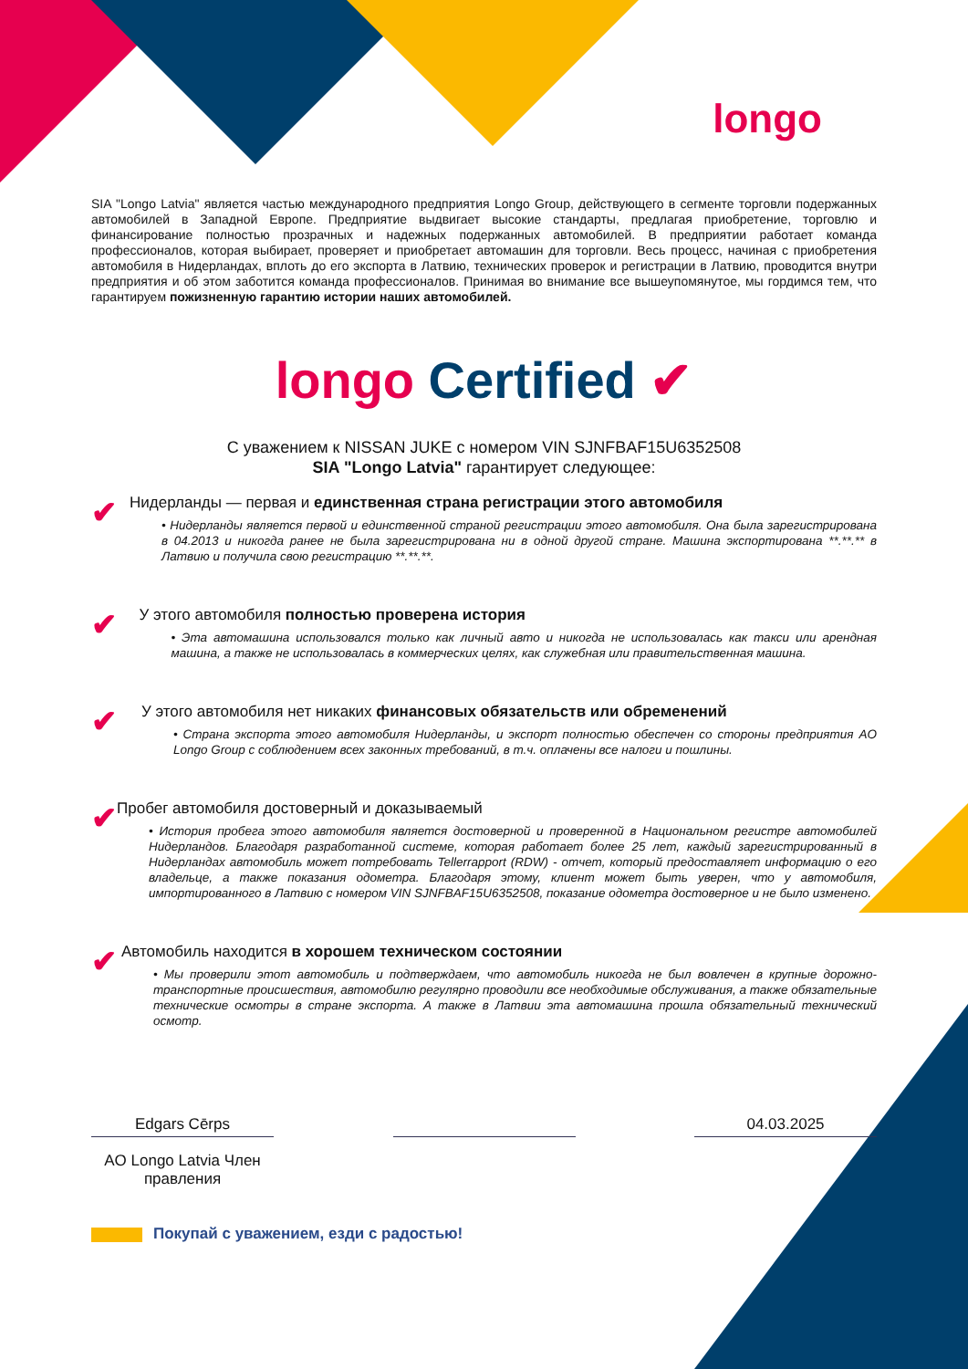longo
SIA "Longo Latvia" является частью международного предприятия Longo Group, действующего в сегменте торговли подержанных автомобилей в Западной Европе. Предприятие выдвигает высокие стандарты, предлагая приобретение, торговлю и финансирование полностью прозрачных и надежных подержанных автомобилей. В предприятии работает команда профессионалов, которая выбирает, проверяет и приобретает автомашин для торговли. Весь процесс, начиная с приобретения автомобиля в Нидерландах, вплоть до его экспорта в Латвию, технических проверок и регистрации в Латвию, проводится внутри предприятия и об этом заботится команда профессионалов. Принимая во внимание все вышеупомянутое, мы гордимся тем, что гарантируем пожизненную гарантию истории наших автомобилей.
longo Certified ✔
С уважением к NISSAN JUKE с номером VIN SJNFBAF15U6352508
SIA "Longo Latvia" гарантирует следующее:
✔
Нидерланды — первая и единственная страна регистрации этого автомобиля
• Нидерланды является первой и единственной страной регистрации этого автомобиля. Она была зарегистрирована в 04.2013 и никогда ранее не была зарегистрирована ни в одной другой стране. Машина экспортирована **.**.** в Латвию и получила свою регистрацию **.**.**.
✔
У этого автомобиля полностью проверена история
• Эта автомашина использовался только как личный авто и никогда не использовалась как такси или арендная машина, а также не использовалась в коммерческих целях, как служебная или правительственная машина.
✔
У этого автомобиля нет никаких финансовых обязательств или обременений
• Страна экспорта этого автомобиля Нидерланды, и экспорт полностью обеспечен со стороны предприятия AO Longo Group с соблюдением всех законных требований, в т.ч. оплачены все налоги и пошлины.
✔
Пробег автомобиля достоверный и доказываемый
• История пробега этого автомобиля является достоверной и проверенной в Национальном регистре автомобилей Нидерландов. Благодаря разработанной системе, которая работает более 25 лет, каждый зарегистрированный в Нидерландах автомобиль может потребовать Tellerrapport (RDW) - отчет, который предоставляет информацию о его владельце, а также показания одометра. Благодаря этому, клиент может быть уверен, что у автомобиля, импортированного в Латвию с номером VIN SJNFBAF15U6352508, показание одометра достоверное и не было изменено.
✔
Автомобиль находится в хорошем техническом состоянии
• Мы проверили этот автомобиль и подтверждаем, что автомобиль никогда не был вовлечен в крупные дорожно-транспортные происшествия, автомобилю регулярно проводили все необходимые обслуживания, а также обязательные технические осмотры в стране экспорта. А также в Латвии эта автомашина прошла обязательный технический осмотр.
Edgars Cērps
AO Longo Latvia Член правления
04.03.2025
Покупай с уважением, езди с радостью!